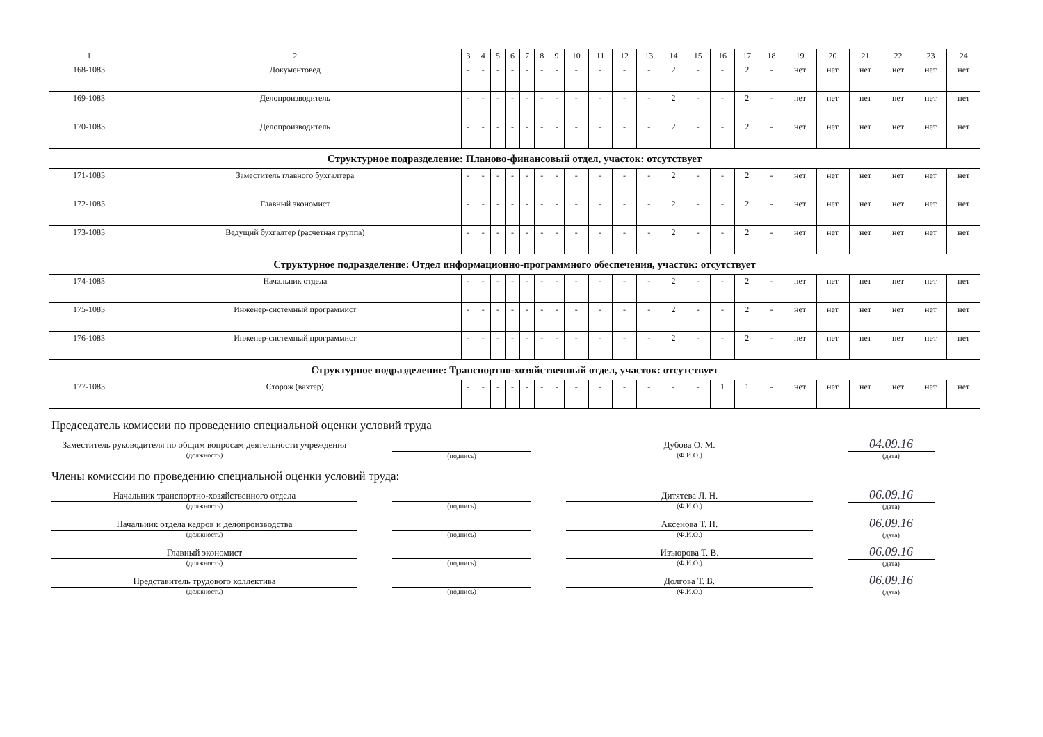| 1 | 2 | 3 | 4 | 5 | 6 | 7 | 8 | 9 | 10 | 11 | 12 | 13 | 14 | 15 | 16 | 17 | 18 | 19 | 20 | 21 | 22 | 23 | 24 |
| --- | --- | --- | --- | --- | --- | --- | --- | --- | --- | --- | --- | --- | --- | --- | --- | --- | --- | --- | --- | --- | --- | --- | --- |
| 168-1083 | Документовед | - | - | - | - | - | - | - | - | - | - | - | 2 | - | - | 2 | - | нет | нет | нет | нет | нет | нет |
| 169-1083 | Делопроизводитель | - | - | - | - | - | - | - | - | - | - | - | 2 | - | - | 2 | - | нет | нет | нет | нет | нет | нет |
| 170-1083 | Делопроизводитель | - | - | - | - | - | - | - | - | - | - | - | 2 | - | - | 2 | - | нет | нет | нет | нет | нет | нет |
| Структурное подразделение: Планово-финансовый отдел, участок: отсутствует | | | | | | | | | | | | | | | | | | | | | | | |
| 171-1083 | Заместитель главного бухгалтера | - | - | - | - | - | - | - | - | - | - | - | 2 | - | - | 2 | - | нет | нет | нет | нет | нет | нет |
| 172-1083 | Главный экономист | - | - | - | - | - | - | - | - | - | - | - | 2 | - | - | 2 | - | нет | нет | нет | нет | нет | нет |
| 173-1083 | Ведущий бухгалтер (расчетная группа) | - | - | - | - | - | - | - | - | - | - | - | 2 | - | - | 2 | - | нет | нет | нет | нет | нет | нет |
| Структурное подразделение: Отдел информационно-программного обеспечения, участок: отсутствует | | | | | | | | | | | | | | | | | | | | | | | |
| 174-1083 | Начальник отдела | - | - | - | - | - | - | - | - | - | - | - | 2 | - | - | 2 | - | нет | нет | нет | нет | нет | нет |
| 175-1083 | Инженер-системный программист | - | - | - | - | - | - | - | - | - | - | - | 2 | - | - | 2 | - | нет | нет | нет | нет | нет | нет |
| 176-1083 | Инженер-системный программист | - | - | - | - | - | - | - | - | - | - | - | 2 | - | - | 2 | - | нет | нет | нет | нет | нет | нет |
| Структурное подразделение: Транспортно-хозяйственный отдел, участок: отсутствует | | | | | | | | | | | | | | | | | | | | | | | |
| 177-1083 | Сторож (вахтер) | - | - | - | - | - | - | - | - | - | - | - | - | - | 1 | 1 | - | нет | нет | нет | нет | нет | нет |
Председатель комиссии по проведению специальной оценки условий труда
Заместитель руководителя по общим вопросам деятельности учреждения
(должность)
(подпись)
Дубова О. М.
(Ф.И.О.)
04.09.16
(дата)
Члены комиссии по проведению специальной оценки условий труда:
Начальник транспортно-хозяйственного отдела
(должность)
(подпись)
Дитятева Л. Н.
(Ф.И.О.)
06.09.16
(дата)
Начальник отдела кадров и делопроизводства
(должность)
(подпись)
Аксенова Т. Н.
(Ф.И.О.)
06.09.16
(дата)
Главный экономист
(должность)
(подпись)
Изъюрова Т. В.
(Ф.И.О.)
06.09.16
(дата)
Представитель трудового коллектива
(должность)
(подпись)
Долгова Т. В.
(Ф.И.О.)
06.09.16
(дата)